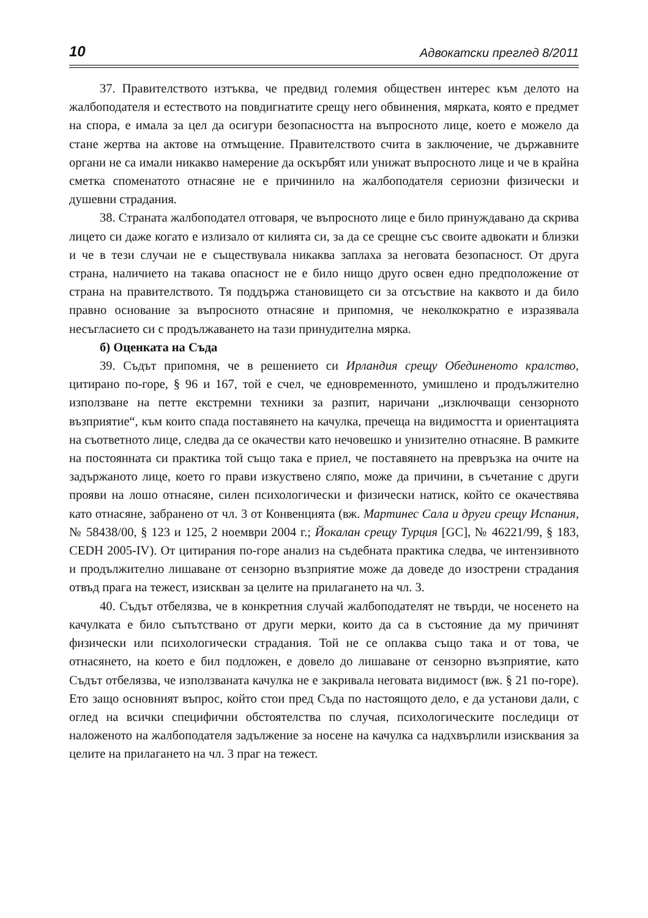10 Адвокатски преглед 8/2011
37. Правителството изтъква, че предвид големия обществен интерес към делото на жалбоподателя и естеството на повдигнатите срещу него обвинения, мярката, която е предмет на спора, е имала за цел да осигури безопасността на въпросното лице, което е можело да стане жертва на актове на отмъщение. Правителството счита в заключение, че държавните органи не са имали никакво намерение да оскърбят или унижат въпросното лице и че в крайна сметка споменатото отнасяне не е причинило на жалбоподателя сериозни физически и душевни страдания.
38. Страната жалбоподател отговаря, че въпросното лице е било принуждавано да скрива лицето си даже когато е излизало от килията си, за да се срещне със своите адвокати и близки и че в тези случаи не е съществувала никаква заплаха за неговата безопасност. От друга страна, наличието на такава опасност не е било нищо друго освен едно предположение от страна на правителството. Тя поддържа становището си за отсъствие на каквото и да било правно основание за въпросното отнасяне и припомня, че неколкократно е изразявала несъгласието си с продължаването на тази принудителна мярка.
б) Оценката на Съда
39. Съдът припомня, че в решението си Ирландия срещу Обединеното кралство, цитирано по-горе, § 96 и 167, той е счел, че едновременното, умишлено и продължително използване на петте екстремни техники за разпит, наричани „изключващи сензорното възприятие“, към които спада поставянето на качулка, пречеща на видимостта и ориентацията на съответното лице, следва да се окачестви като нечовешко и унизително отнасяне. В рамките на постоянната си практика той също така е приел, че поставянето на превръзка на очите на задържаното лице, което го прави изкуствено сляпо, може да причини, в съчетание с други прояви на лошо отнасяне, силен психологически и физически натиск, който се окачествява като отнасяне, забранено от чл. 3 от Конвенцията (вж. Мартинес Сала и други срещу Испания, № 58438/00, § 123 и 125, 2 ноември 2004 г.; Йокалан срещу Турция [GC], № 46221/99, § 183, CEDH 2005-IV). От цитирания по-горе анализ на съдебната практика следва, че интензивното и продължително лишаване от сензорно възприятие може да доведе до изострени страдания отвъд прага на тежест, изискван за целите на прилагането на чл. 3.
40. Съдът отбелязва, че в конкретния случай жалбоподателят не твърди, че носенето на качулката е било съпътствано от други мерки, които да са в състояние да му причинят физически или психологически страдания. Той не се оплаква също така и от това, че отнасянето, на което е бил подложен, е довело до лишаване от сензорно възприятие, като Съдът отбелязва, че използваната качулка не е закривала неговата видимост (вж. § 21 по-горе). Ето защо основният въпрос, който стои пред Съда по настоящото дело, е да установи дали, с оглед на всички специфични обстоятелства по случая, психологическите последици от наложеното на жалбоподателя задължение за носене на качулка са надхвърлили изисквания за целите на прилагането на чл. 3 праг на тежест.